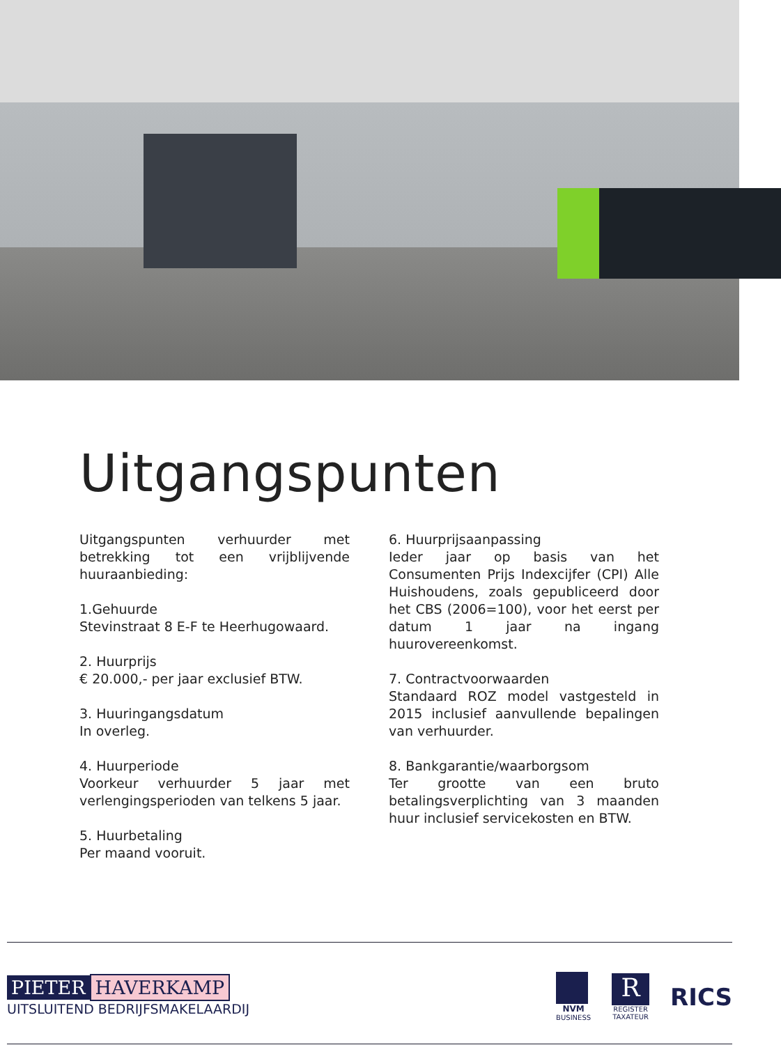Uitgangspunten
Uitgangspunten verhuurder met betrekking tot een vrijblijvende huuraanbieding:
1.Gehuurde
Stevinstraat 8 E-F te Heerhugowaard.
2. Huurprijs
€ 20.000,- per jaar exclusief BTW.
3. Huuringangsdatum
In overleg.
4. Huurperiode
Voorkeur verhuurder 5 jaar met verlengingsperioden van telkens 5 jaar.
5. Huurbetaling
Per maand vooruit.
6. Huurprijsaanpassing
Ieder jaar op basis van het Consumenten Prijs Indexcijfer (CPI) Alle Huishoudens, zoals gepubliceerd door het CBS (2006=100), voor het eerst per datum 1 jaar na ingang huurovereenkomst.
7. Contractvoorwaarden
Standaard ROZ model vastgesteld in 2015 inclusief aanvullende bepalingen van verhuurder.
8. Bankgarantie/waarborgsom
Ter grootte van een bruto betalingsverplichting van 3 maanden huur inclusief servicekosten en BTW.
PIETER HAVERKAMP
UITSLUITEND BEDRIJFSMAKELAARDIJ
NVM
BUSINESS
R
REGISTER
TAXATEUR
RICS